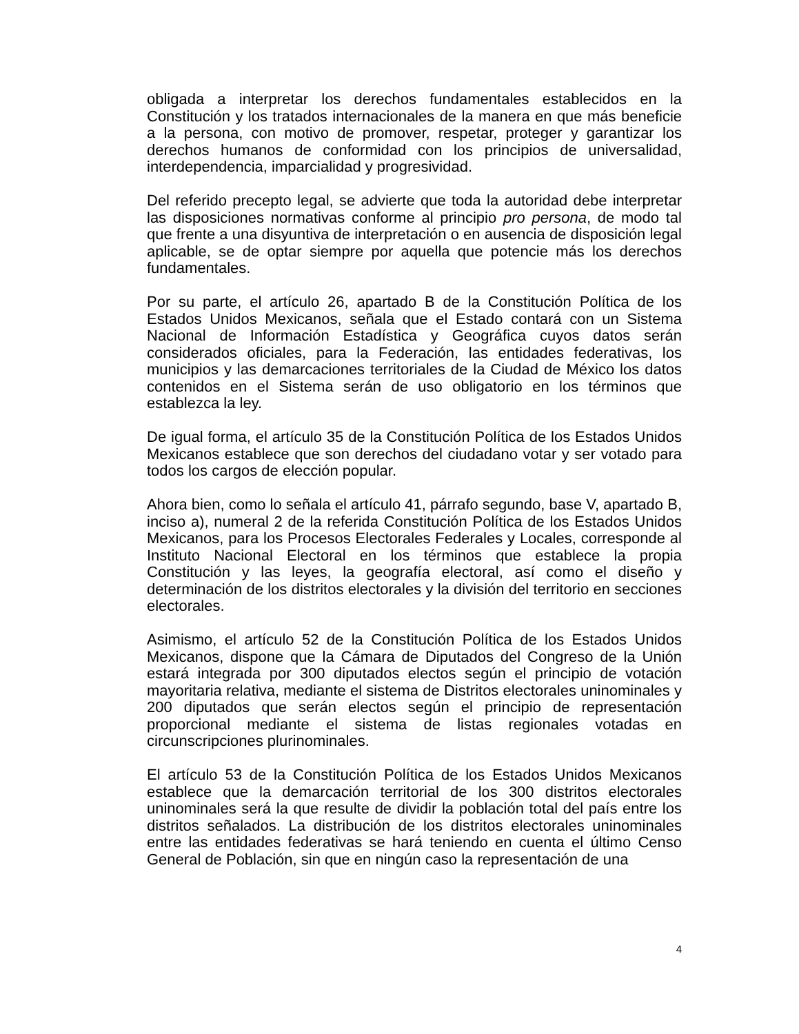obligada a interpretar los derechos fundamentales establecidos en la Constitución y los tratados internacionales de la manera en que más beneficie a la persona, con motivo de promover, respetar, proteger y garantizar los derechos humanos de conformidad con los principios de universalidad, interdependencia, imparcialidad y progresividad.
Del referido precepto legal, se advierte que toda la autoridad debe interpretar las disposiciones normativas conforme al principio pro persona, de modo tal que frente a una disyuntiva de interpretación o en ausencia de disposición legal aplicable, se de optar siempre por aquella que potencie más los derechos fundamentales.
Por su parte, el artículo 26, apartado B de la Constitución Política de los Estados Unidos Mexicanos, señala que el Estado contará con un Sistema Nacional de Información Estadística y Geográfica cuyos datos serán considerados oficiales, para la Federación, las entidades federativas, los municipios y las demarcaciones territoriales de la Ciudad de México los datos contenidos en el Sistema serán de uso obligatorio en los términos que establezca la ley.
De igual forma, el artículo 35 de la Constitución Política de los Estados Unidos Mexicanos establece que son derechos del ciudadano votar y ser votado para todos los cargos de elección popular.
Ahora bien, como lo señala el artículo 41, párrafo segundo, base V, apartado B, inciso a), numeral 2 de la referida Constitución Política de los Estados Unidos Mexicanos, para los Procesos Electorales Federales y Locales, corresponde al Instituto Nacional Electoral en los términos que establece la propia Constitución y las leyes, la geografía electoral, así como el diseño y determinación de los distritos electorales y la división del territorio en secciones electorales.
Asimismo, el artículo 52 de la Constitución Política de los Estados Unidos Mexicanos, dispone que la Cámara de Diputados del Congreso de la Unión estará integrada por 300 diputados electos según el principio de votación mayoritaria relativa, mediante el sistema de Distritos electorales uninominales y 200 diputados que serán electos según el principio de representación proporcional mediante el sistema de listas regionales votadas en circunscripciones plurinominales.
El artículo 53 de la Constitución Política de los Estados Unidos Mexicanos establece que la demarcación territorial de los 300 distritos electorales uninominales será la que resulte de dividir la población total del país entre los distritos señalados. La distribución de los distritos electorales uninominales entre las entidades federativas se hará teniendo en cuenta el último Censo General de Población, sin que en ningún caso la representación de una
4